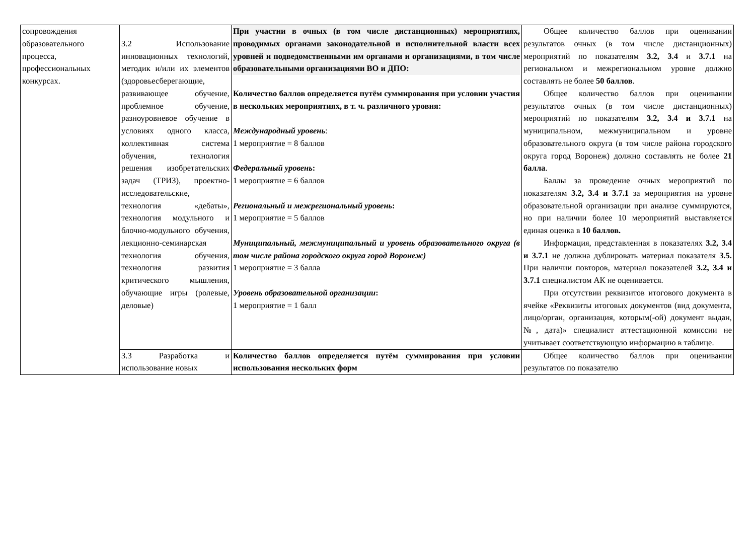| сопровождения образовательного процесса, профессиональных конкурсах. | 3.2 Использование инновационных технологий, методик и/или их элементов (здоровьесберегающие, развивающее обучение, проблемное обучение, разноуровневое обучение в условиях одного класса, коллективная система обучения, технология решения изобретательских задач (ТРИЗ), проектно-исследовательские, технология «дебаты», технология модульного и блочно-модульного обучения, лекционно-семинарская технология обучения, технология развития критического мышления, обучающие игры (ролевые, деловые) | При участии в очных (в том числе дистанционных) мероприятиях, проводимых органами законодательной и исполнительной власти всех уровней и подведомственными им органами и организациями, в том числе образовательными организациями ВО и ДПО: Количество баллов определяется путём суммирования при условии участия в нескольких мероприятиях, в т. ч. различного уровня: Международный уровень : 1 мероприятие = 8 баллов Федеральный уровень : 1 мероприятие = 6 баллов Региональный и межрегиональный уровень : 1 мероприятие = 5 баллов Муниципальный, межмуниципальный и уровень образовательного округа (в том числе района городского округа город Воронеж) 1 мероприятие = 3 балла Уровень образовательной организации : 1 мероприятие = 1 балл | Общее количество баллов при оценивании результатов очных (в том числе дистанционных) мероприятий по показателям 3.2, 3.4 и 3.7.1 на региональном и межрегиональном уровне должно составлять не более 50 баллов . Общее количество баллов при оценивании результатов очных (в том числе дистанционных) мероприятий по показателям 3.2, 3.4 и 3.7.1 на муниципальном, межмуниципальном и уровне образовательного округа (в том числе района городского округа город Воронеж) должно составлять не более 21 балла . Баллы за проведение очных мероприятий по показателям 3.2, 3.4 и 3.7.1 за мероприятия на уровне образовательной организации при анализе суммируются, но при наличии более 10 мероприятий выставляется единая оценка в 10 баллов. Информация, представленная в показателях 3.2, 3.4 и 3.7.1 не должна дублировать материал показателя 3.5. При наличии повторов, материал показателей 3.2, 3.4 и 3.7.1 специалистом АК не оценивается. При отсутствии реквизитов итогового документа в ячейке «Реквизиты итоговых документов (вид документа, лицо/орган, организация, которым(-ой) документ выдан, №, дата)» специалист аттестационной комиссии не учитывает соответствующую информацию в таблице. |
| | 3.3 Разработка и использование новых | Количество баллов определяется путём суммирования при условии использования нескольких форм | Общее количество баллов при оценивании результатов по показателю |